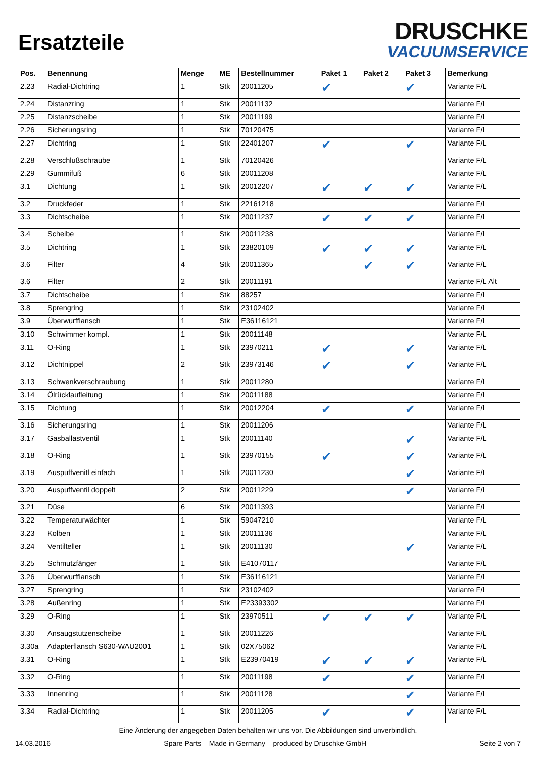Ersatzteile
DRUSCHKE
VACUUMSERVICE
| Pos. | Benennung | Menge | ME | Bestellnummer | Paket 1 | Paket 2 | Paket 3 | Bemerkung |
| --- | --- | --- | --- | --- | --- | --- | --- | --- |
| 2.23 | Radial-Dichtring | 1 | Stk | 20011205 | ✔ | | ✔ | Variante F/L |
| 2.24 | Distanzring | 1 | Stk | 20011132 | | | | Variante F/L |
| 2.25 | Distanzscheibe | 1 | Stk | 20011199 | | | | Variante F/L |
| 2.26 | Sicherungsring | 1 | Stk | 70120475 | | | | Variante F/L |
| 2.27 | Dichtring | 1 | Stk | 22401207 | ✔ | | ✔ | Variante F/L |
| 2.28 | Verschlußschraube | 1 | Stk | 70120426 | | | | Variante F/L |
| 2.29 | Gummifuß | 6 | Stk | 20011208 | | | | Variante F/L |
| 3.1 | Dichtung | 1 | Stk | 20012207 | ✔ | ✔ | ✔ | Variante F/L |
| 3.2 | Druckfeder | 1 | Stk | 22161218 | | | | Variante F/L |
| 3.3 | Dichtscheibe | 1 | Stk | 20011237 | ✔ | ✔ | ✔ | Variante F/L |
| 3.4 | Scheibe | 1 | Stk | 20011238 | | | | Variante F/L |
| 3.5 | Dichtring | 1 | Stk | 23820109 | ✔ | ✔ | ✔ | Variante F/L |
| 3.6 | Filter | 4 | Stk | 20011365 | | ✔ | ✔ | Variante F/L |
| 3.6 | Filter | 2 | Stk | 20011191 | | | | Variante F/L Alt |
| 3.7 | Dichtscheibe | 1 | Stk | 88257 | | | | Variante F/L |
| 3.8 | Sprengring | 1 | Stk | 23102402 | | | | Variante F/L |
| 3.9 | Überwurfflansch | 1 | Stk | E36116121 | | | | Variante F/L |
| 3.10 | Schwimmer kompl. | 1 | Stk | 20011148 | | | | Variante F/L |
| 3.11 | O-Ring | 1 | Stk | 23970211 | ✔ | | ✔ | Variante F/L |
| 3.12 | Dichtnippel | 2 | Stk | 23973146 | ✔ | | ✔ | Variante F/L |
| 3.13 | Schwenkverschraubung | 1 | Stk | 20011280 | | | | Variante F/L |
| 3.14 | Ölrücklaufleitung | 1 | Stk | 20011188 | | | | Variante F/L |
| 3.15 | Dichtung | 1 | Stk | 20012204 | ✔ | | ✔ | Variante F/L |
| 3.16 | Sicherungsring | 1 | Stk | 20011206 | | | | Variante F/L |
| 3.17 | Gasballastventil | 1 | Stk | 20011140 | | | ✔ | Variante F/L |
| 3.18 | O-Ring | 1 | Stk | 23970155 | ✔ | | ✔ | Variante F/L |
| 3.19 | Auspuffvenitl einfach | 1 | Stk | 20011230 | | | ✔ | Variante F/L |
| 3.20 | Auspuffventil doppelt | 2 | Stk | 20011229 | | | ✔ | Variante F/L |
| 3.21 | Düse | 6 | Stk | 20011393 | | | | Variante F/L |
| 3.22 | Temperaturwächter | 1 | Stk | 59047210 | | | | Variante F/L |
| 3.23 | Kolben | 1 | Stk | 20011136 | | | | Variante F/L |
| 3.24 | Ventilteller | 1 | Stk | 20011130 | | | ✔ | Variante F/L |
| 3.25 | Schmutzfänger | 1 | Stk | E41070117 | | | | Variante F/L |
| 3.26 | Überwurfflansch | 1 | Stk | E36116121 | | | | Variante F/L |
| 3.27 | Sprengring | 1 | Stk | 23102402 | | | | Variante F/L |
| 3.28 | Außenring | 1 | Stk | E23393302 | | | | Variante F/L |
| 3.29 | O-Ring | 1 | Stk | 23970511 | ✔ | ✔ | ✔ | Variante F/L |
| 3.30 | Ansaugstutzenscheibe | 1 | Stk | 20011226 | | | | Variante F/L |
| 3.30a | Adapterflansch S630-WAU2001 | 1 | Stk | 02X75062 | | | | Variante F/L |
| 3.31 | O-Ring | 1 | Stk | E23970419 | ✔ | ✔ | ✔ | Variante F/L |
| 3.32 | O-Ring | 1 | Stk | 20011198 | ✔ | | ✔ | Variante F/L |
| 3.33 | Innenring | 1 | Stk | 20011128 | | | ✔ | Variante F/L |
| 3.34 | Radial-Dichtring | 1 | Stk | 20011205 | ✔ | | ✔ | Variante F/L |
Eine Änderung der angegeben Daten behalten wir uns vor. Die Abbildungen sind unverbindlich.
14.03.2016 Spare Parts – Made in Germany – produced by Druschke GmbH Seite 2 von 7